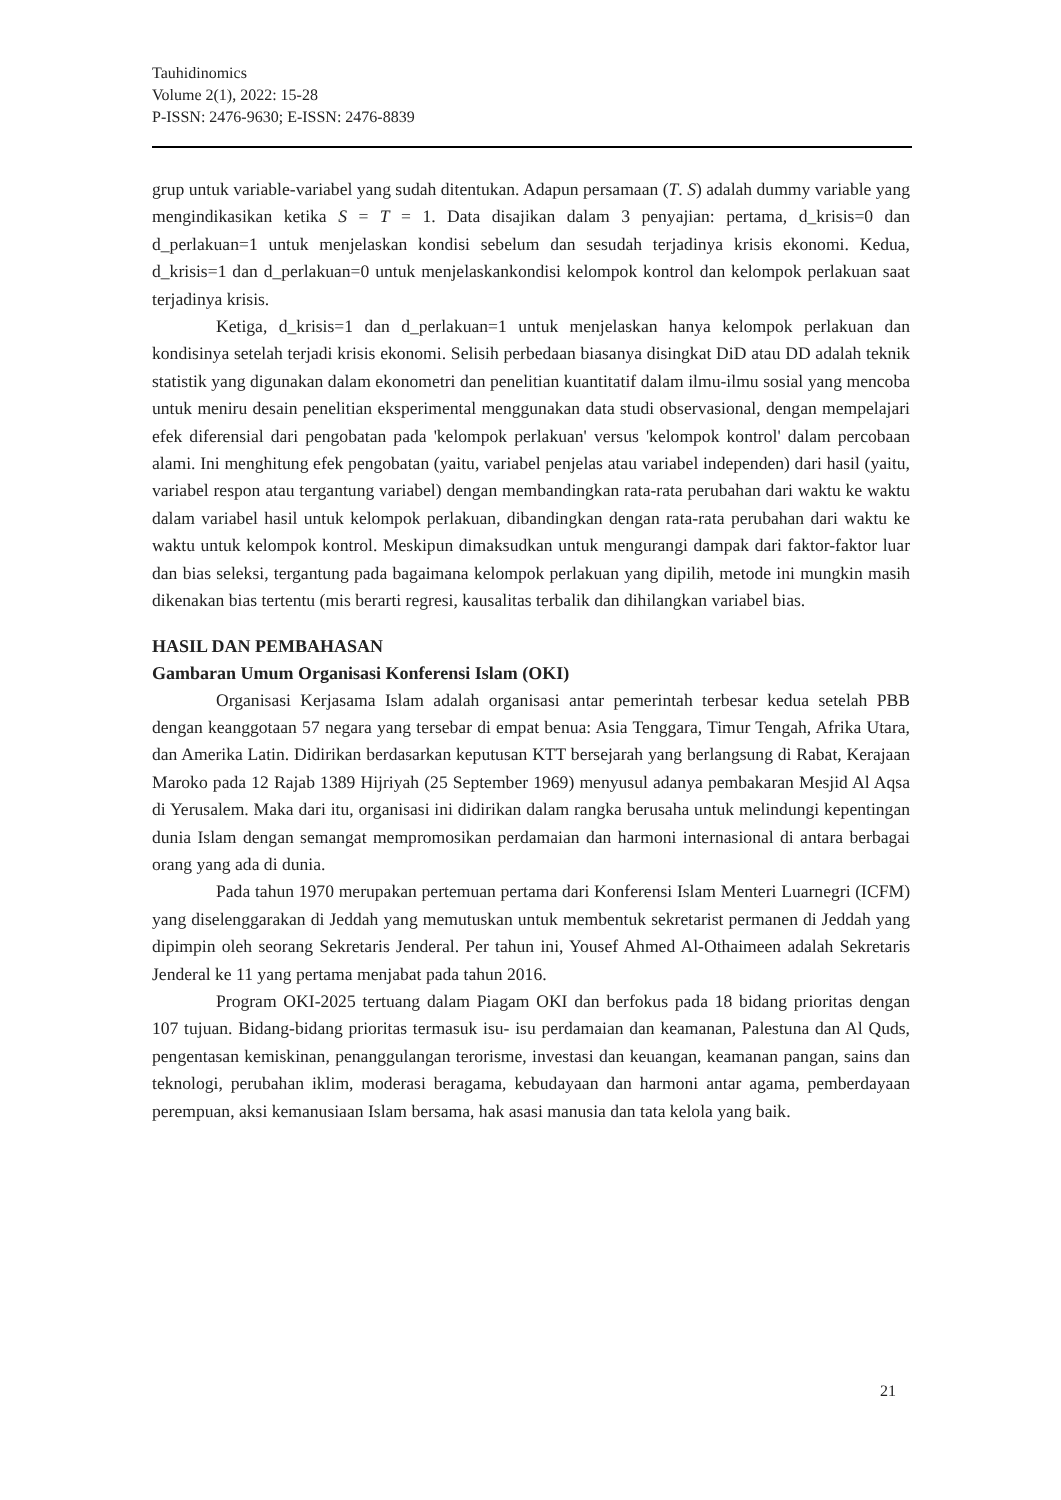Tauhidinomics
Volume 2(1), 2022: 15-28
P-ISSN: 2476-9630; E-ISSN: 2476-8839
grup untuk variable-variabel yang sudah ditentukan. Adapun persamaan (T. S) adalah dummy variable yang mengindikasikan ketika S = T = 1. Data disajikan dalam 3 penyajian: pertama, d_krisis=0 dan d_perlakuan=1 untuk menjelaskan kondisi sebelum dan sesudah terjadinya krisis ekonomi. Kedua, d_krisis=1 dan d_perlakuan=0 untuk menjelaskankondisi kelompok kontrol dan kelompok perlakuan saat terjadinya krisis.
Ketiga, d_krisis=1 dan d_perlakuan=1 untuk menjelaskan hanya kelompok perlakuan dan kondisinya setelah terjadi krisis ekonomi. Selisih perbedaan biasanya disingkat DiD atau DD adalah teknik statistik yang digunakan dalam ekonometri dan penelitian kuantitatif dalam ilmu-ilmu sosial yang mencoba untuk meniru desain penelitian eksperimental menggunakan data studi observasional, dengan mempelajari efek diferensial dari pengobatan pada 'kelompok perlakuan' versus 'kelompok kontrol' dalam percobaan alami. Ini menghitung efek pengobatan (yaitu, variabel penjelas atau variabel independen) dari hasil (yaitu, variabel respon atau tergantung variabel) dengan membandingkan rata-rata perubahan dari waktu ke waktu dalam variabel hasil untuk kelompok perlakuan, dibandingkan dengan rata-rata perubahan dari waktu ke waktu untuk kelompok kontrol. Meskipun dimaksudkan untuk mengurangi dampak dari faktor-faktor luar dan bias seleksi, tergantung pada bagaimana kelompok perlakuan yang dipilih, metode ini mungkin masih dikenakan bias tertentu (mis berarti regresi, kausalitas terbalik dan dihilangkan variabel bias.
HASIL DAN PEMBAHASAN
Gambaran Umum Organisasi Konferensi Islam (OKI)
Organisasi Kerjasama Islam adalah organisasi antar pemerintah terbesar kedua setelah PBB dengan keanggotaan 57 negara yang tersebar di empat benua: Asia Tenggara, Timur Tengah, Afrika Utara, dan Amerika Latin. Didirikan berdasarkan keputusan KTT bersejarah yang berlangsung di Rabat, Kerajaan Maroko pada 12 Rajab 1389 Hijriyah (25 September 1969) menyusul adanya pembakaran Mesjid Al Aqsa di Yerusalem. Maka dari itu, organisasi ini didirikan dalam rangka berusaha untuk melindungi kepentingan dunia Islam dengan semangat mempromosikan perdamaian dan harmoni internasional di antara berbagai orang yang ada di dunia.
Pada tahun 1970 merupakan pertemuan pertama dari Konferensi Islam Menteri Luarnegri (ICFM) yang diselenggarakan di Jeddah yang memutuskan untuk membentuk sekretarist permanen di Jeddah yang dipimpin oleh seorang Sekretaris Jenderal. Per tahun ini, Yousef Ahmed Al-Othaimeen adalah Sekretaris Jenderal ke 11 yang pertama menjabat pada tahun 2016.
Program OKI-2025 tertuang dalam Piagam OKI dan berfokus pada 18 bidang prioritas dengan 107 tujuan. Bidang-bidang prioritas termasuk isu- isu perdamaian dan keamanan, Palestuna dan Al Quds, pengentasan kemiskinan, penanggulangan terorisme, investasi dan keuangan, keamanan pangan, sains dan teknologi, perubahan iklim, moderasi beragama, kebudayaan dan harmoni antar agama, pemberdayaan perempuan, aksi kemanusiaan Islam bersama, hak asasi manusia dan tata kelola yang baik.
21